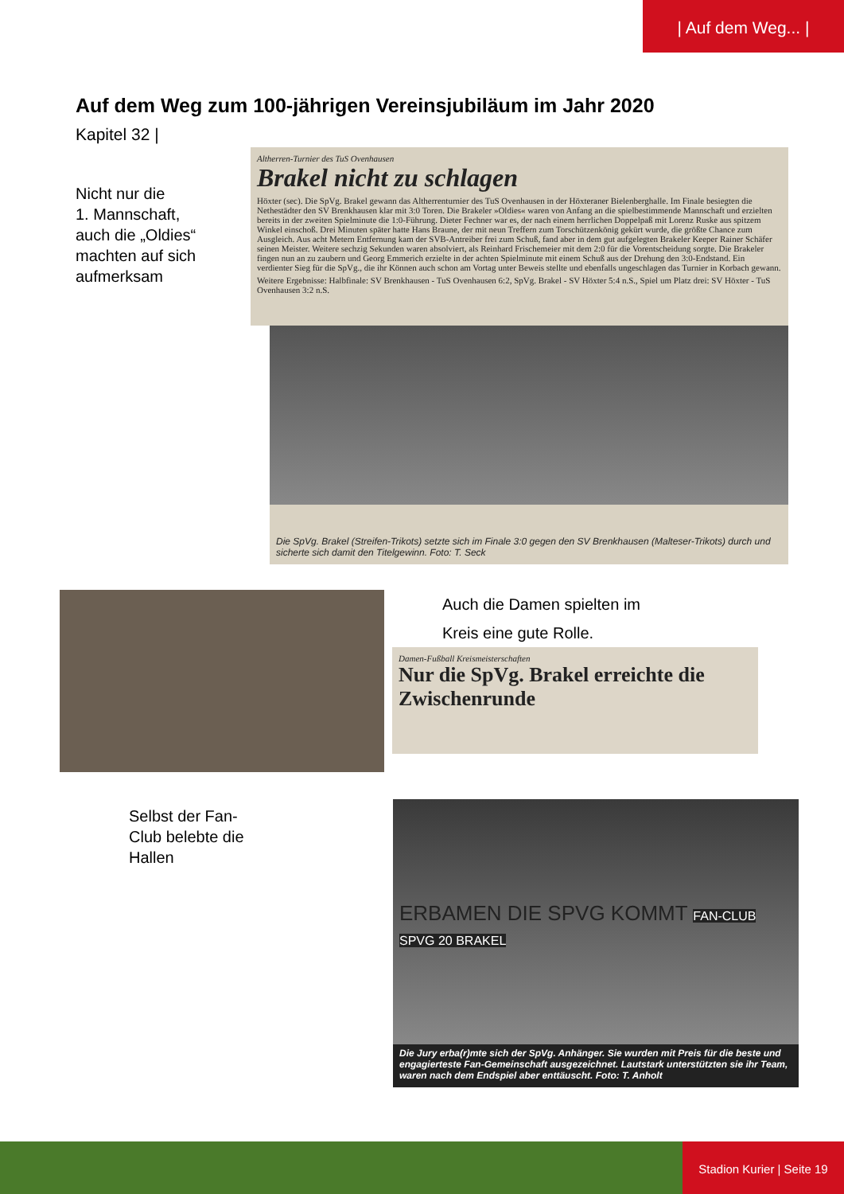| Auf dem Weg... |
Auf dem Weg zum 100-jährigen Vereinsjubiläum im Jahr 2020
Kapitel 32 |
Nicht nur die
1. Mannschaft,
auch die „Oldies“
machten auf sich
aufmerksam
Altherren-Turnier des TuS Ovenhausen
Brakel nicht zu schlagen
Höxter (sec). Die SpVg. Brakel gewann das Altherrenturnier des TuS Ovenhausen in der Höxteraner Bielenberghalle. Im Finale besiegten die Nethestädter den SV Brenkhausen klar mit 3:0 Toren. Die Brakeler »Oldies« waren von Anfang an die spielbestimmende Mannschaft und erzielten bereits in der zweiten Spielminute die 1:0-Führung. Dieter Fechner war es, der nach einem herrlichen Doppelpaß mit Lorenz Ruske aus spitzem Winkel einschoß. Drei Minuten später hatte Hans Braune, der mit neun Treffern zum Torschützenkönig gekürt wurde, die größte Chance zum Ausgleich. Aus acht Metern Entfernung kam der SVB-Antreiber frei zum Schuß, fand aber in dem gut aufgelegten Brakeler Keeper Rainer Schäfer seinen Meister. Weitere sechzig Sekunden waren absolviert, als Reinhard Frischemeier mit dem 2:0 für die Vorentscheidung sorgte. Die Brakeler fingen nun an zu zaubern und Georg Emmerich erzielte in der achten Spielminute mit einem Schuß aus der Drehung den 3:0-Endstand. Ein verdienter Sieg für die SpVg., die ihr Können auch schon am Vortag unter Beweis stellte und ebenfalls ungeschlagen das Turnier in Korbach gewann.
Weitere Ergebnisse: Halbfinale: SV Brenkhausen - TuS Ovenhausen 6:2, SpVg. Brakel - SV Höxter 5:4 n.S., Spiel um Platz drei: SV Höxter - TuS Ovenhausen 3:2 n.S.
Die SpVg. Brakel (Streifen-Trikots) setzte sich im Finale 3:0 gegen den SV Brenkhausen (Malteser-Trikots) durch und sicherte sich damit den Titelgewinn. Foto: T. Seck
Auch die Damen spielten im
Kreis eine gute Rolle.
Damen-Fußball Kreismeisterschaften
Nur die SpVg. Brakel erreichte die Zwischenrunde
Selbst der Fan-
Club belebte die
Hallen
ERBAMEN DIE SPVG KOMMT FAN-CLUB SPVG 20 BRAKEL
Die Jury erba(r)mte sich der SpVg. Anhänger. Sie wurden mit Preis für die beste und engagierteste Fan-Gemeinschaft ausgezeichnet. Lautstark unterstützten sie ihr Team, waren nach dem Endspiel aber enttäuscht. Foto: T. Anholt
Stadion Kurier | Seite 19